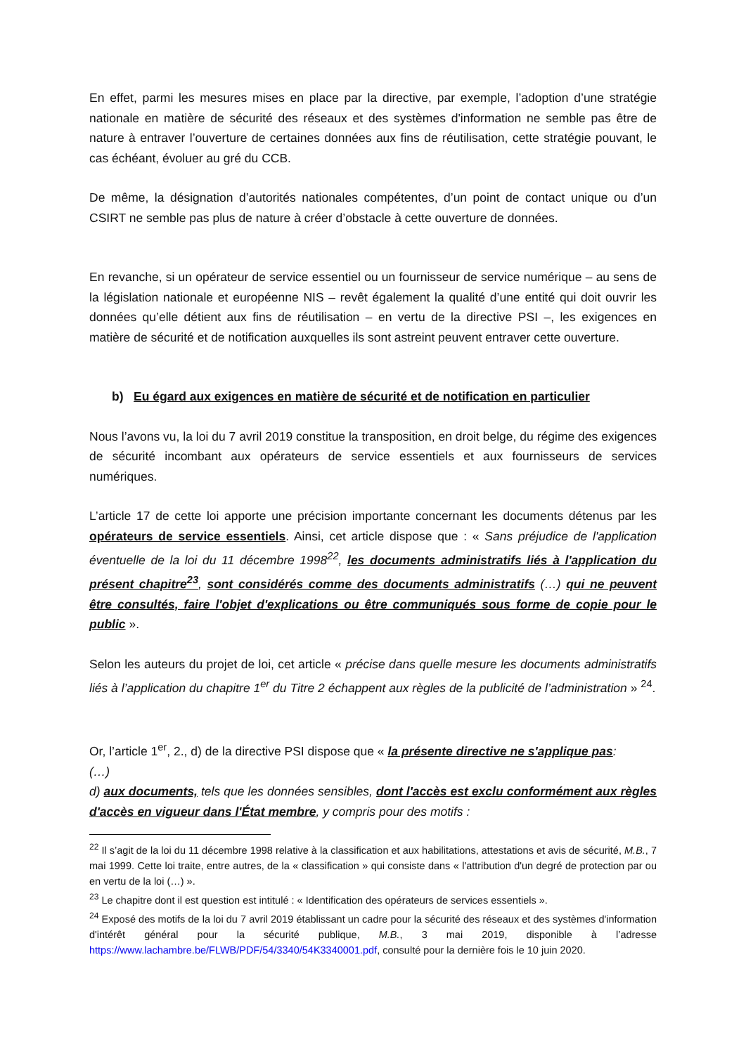En effet, parmi les mesures mises en place par la directive, par exemple, l’adoption d’une stratégie nationale en matière de sécurité des réseaux et des systèmes d'information ne semble pas être de nature à entraver l’ouverture de certaines données aux fins de réutilisation, cette stratégie pouvant, le cas échéant, évoluer au gré du CCB.
De même, la désignation d’autorités nationales compétentes, d’un point de contact unique ou d’un CSIRT ne semble pas plus de nature à créer d’obstacle à cette ouverture de données.
En revanche, si un opérateur de service essentiel ou un fournisseur de service numérique – au sens de la législation nationale et européenne NIS – revêt également la qualité d’une entité qui doit ouvrir les données qu’elle détient aux fins de réutilisation – en vertu de la directive PSI –, les exigences en matière de sécurité et de notification auxquelles ils sont astreint peuvent entraver cette ouverture.
b) Eu égard aux exigences en matière de sécurité et de notification en particulier
Nous l’avons vu, la loi du 7 avril 2019 constitue la transposition, en droit belge, du régime des exigences de sécurité incombant aux opérateurs de service essentiels et aux fournisseurs de services numériques.
L’article 17 de cette loi apporte une précision importante concernant les documents détenus par les opérateurs de service essentiels. Ainsi, cet article dispose que : « Sans préjudice de l'application éventuelle de la loi du 11 décembre 1998<sup>22</sup>, les documents administratifs liés à l'application du présent chapitre<sup>23</sup>, sont considérés comme des documents administratifs (…) qui ne peuvent être consultés, faire l'objet d'explications ou être communiqués sous forme de copie pour le public ».
Selon les auteurs du projet de loi, cet article « précise dans quelle mesure les documents administratifs liés à l’application du chapitre 1<sup>er</sup> du Titre 2 échappent aux règles de la publicité de l’administration » <sup>24</sup>.
Or, l’article 1<sup>er</sup>, 2., d) de la directive PSI dispose que « la présente directive ne s'applique pas:
(…)
d) aux documents, tels que les données sensibles, dont l'accès est exclu conformément aux règles d'accès en vigueur dans l'État membre, y compris pour des motifs :
<sup>22</sup> Il s’agit de la loi du 11 décembre 1998 relative à la classification et aux habilitations, attestations et avis de sécurité, M.B., 7 mai 1999. Cette loi traite, entre autres, de la « classification » qui consiste dans « l'attribution d'un degré de protection par ou en vertu de la loi (…) ».
<sup>23</sup> Le chapitre dont il est question est intitulé : « Identification des opérateurs de services essentiels ».
<sup>24</sup> Exposé des motifs de la loi du 7 avril 2019 établissant un cadre pour la sécurité des réseaux et des systèmes d'information d'intérêt général pour la sécurité publique, M.B., 3 mai 2019, disponible à l’adresse https://www.lachambre.be/FLWB/PDF/54/3340/54K3340001.pdf, consulté pour la dernière fois le 10 juin 2020.